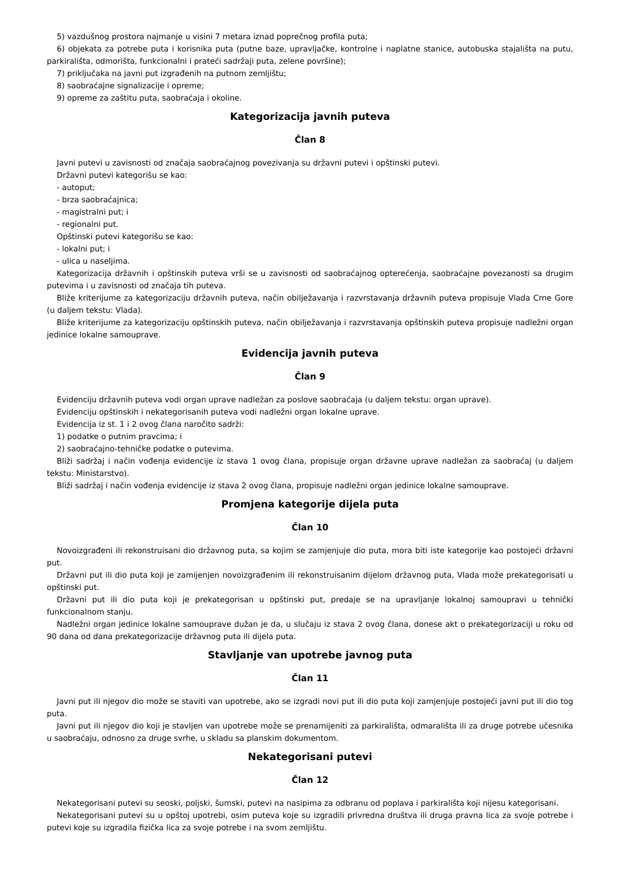5) vazdušnog prostora najmanje u visini 7 metara iznad poprečnog profila puta;
6) objekata za potrebe puta i korisnika puta (putne baze, upravljačke, kontrolne i naplatne stanice, autobuska stajališta na putu, parkirališta, odmorišta, funkcionalni i prateći sadržaji puta, zelene površine);
7) priključaka na javni put izgrađenih na putnom zemljištu;
8) saobraćajne signalizacije i opreme;
9) opreme za zaštitu puta, saobraćaja i okoline.
Kategorizacija javnih puteva
Član 8
Javni putevi u zavisnosti od značaja saobraćajnog povezivanja su državni putevi i opštinski putevi.
Državni putevi kategorišu se kao:
- autoput;
- brza saobraćajnica;
- magistralni put; i
- regionalni put.
Opštinski putevi kategorišu se kao:
- lokalni put; i
- ulica u naseljima.
Kategorizacija državnih i opštinskih puteva vrši se u zavisnosti od saobraćajnog opterećenja, saobraćajne povezanosti sa drugim putevima i u zavisnosti od značaja tih puteva.
Bliže kriterijume za kategorizaciju državnih puteva, način obilježavanja i razvrstavanja državnih puteva propisuje Vlada Crne Gore (u daljem tekstu: Vlada).
Bliže kriterijume za kategorizaciju opštinskih puteva, način obilježavanja i razvrstavanja opštinskih puteva propisuje nadležni organ jedinice lokalne samouprave.
Evidencija javnih puteva
Član 9
Evidenciju državnih puteva vodi organ uprave nadležan za poslove saobraćaja (u daljem tekstu: organ uprave).
Evidenciju opštinskih i nekategorisanih puteva vodi nadležni organ lokalne uprave.
Evidencija iz st. 1 i 2 ovog člana naročito sadrži:
1) podatke o putnim pravcima; i
2) saobraćajno-tehničke podatke o putevima.
Bliži sadržaj i način vođenja evidencije iz stava 1 ovog člana, propisuje organ državne uprave nadležan za saobraćaj (u daljem tekstu: Ministarstvo).
Bliži sadržaj i način vođenja evidencije iz stava 2 ovog člana, propisuje nadležni organ jedinice lokalne samouprave.
Promjena kategorije dijela puta
Član 10
Novoizgrađeni ili rekonstruisani dio državnog puta, sa kojim se zamjenjuje dio puta, mora biti iste kategorije kao postojeći državni put.
Državni put ili dio puta koji je zamijenjen novoizgrađenim ili rekonstruisanim dijelom državnog puta, Vlada može prekategorisati u opštinski put.
Državni put ili dio puta koji je prekategorisan u opštinski put, predaje se na upravljanje lokalnoj samoupravi u tehnički funkcionalnom stanju.
Nadležni organ jedinice lokalne samouprave dužan je da, u slučaju iz stava 2 ovog člana, donese akt o prekategorizaciji u roku od 90 dana od dana prekategorizacije državnog puta ili dijela puta.
Stavljanje van upotrebe javnog puta
Član 11
Javni put ili njegov dio može se staviti van upotrebe, ako se izgradi novi put ili dio puta koji zamjenjuje postojeći javni put ili dio tog puta.
Javni put ili njegov dio koji je stavljen van upotrebe može se prenamijeniti za parkirališta, odmarališta ili za druge potrebe učesnika u saobraćaju, odnosno za druge svrhe, u skladu sa planskim dokumentom.
Nekategorisani putevi
Član 12
Nekategorisani putevi su seoski, poljski, šumski, putevi na nasipima za odbranu od poplava i parkirališta koji nijesu kategorisani.
Nekategorisani putevi su u opštoj upotrebi, osim puteva koje su izgradili privredna društva ili druga pravna lica za svoje potrebe i putevi koje su izgradila fizička lica za svoje potrebe i na svom zemljištu.